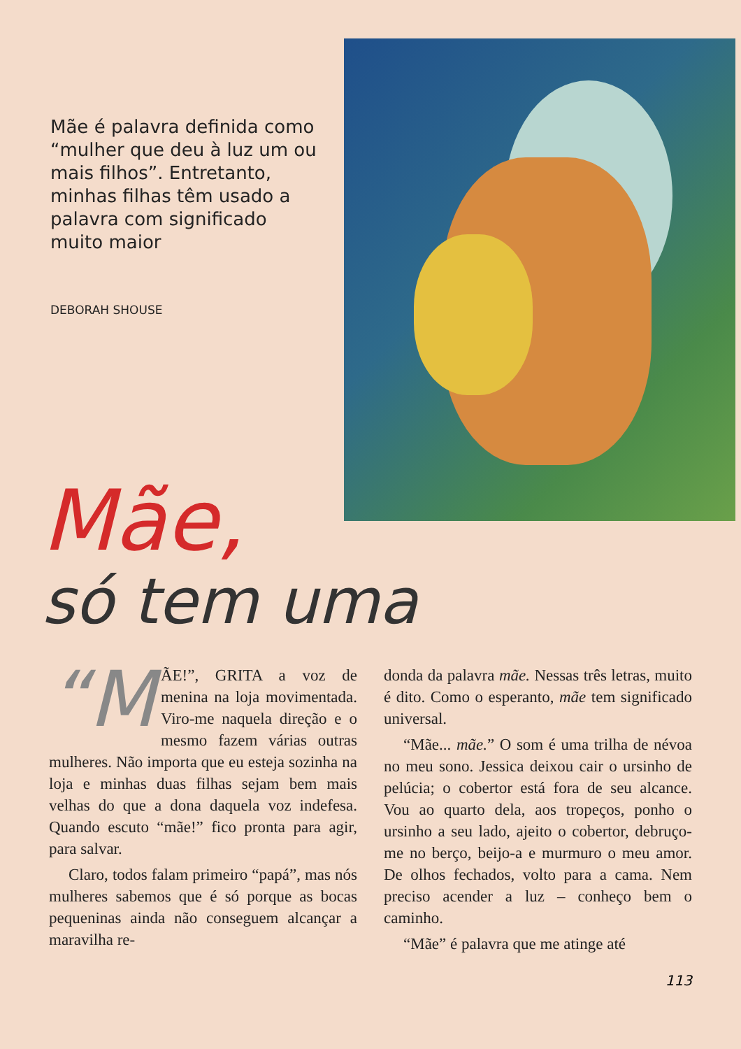Mãe é palavra definida como “mulher que deu à luz um ou mais filhos”. Entretanto, minhas filhas têm usado a palavra com significado muito maior
DEBORAH SHOUSE
Mãe,
só tem uma
“M ÃE!”, GRITA a voz de menina na loja movimentada. Viro-me naquela direção e o mesmo fazem várias outras mulheres. Não importa que eu esteja sozinha na loja e minhas duas filhas sejam bem mais velhas do que a dona daquela voz indefesa. Quando escuto “mãe!” fico pronta para agir, para salvar.
Claro, todos falam primeiro “papá”, mas nós mulheres sabemos que é só porque as bocas pequeninas ainda não conseguem alcançar a maravilha re-
donda da palavra mãe. Nessas três letras, muito é dito. Como o esperanto, mãe tem significado universal.
“Mãe... mãe.” O som é uma trilha de névoa no meu sono. Jessica deixou cair o ursinho de pelúcia; o cobertor está fora de seu alcance. Vou ao quarto dela, aos tropeços, ponho o ursinho a seu lado, ajeito o cobertor, debruço-me no berço, beijo-a e murmuro o meu amor. De olhos fechados, volto para a cama. Nem preciso acender a luz – conheço bem o caminho.
“Mãe” é palavra que me atinge até
113